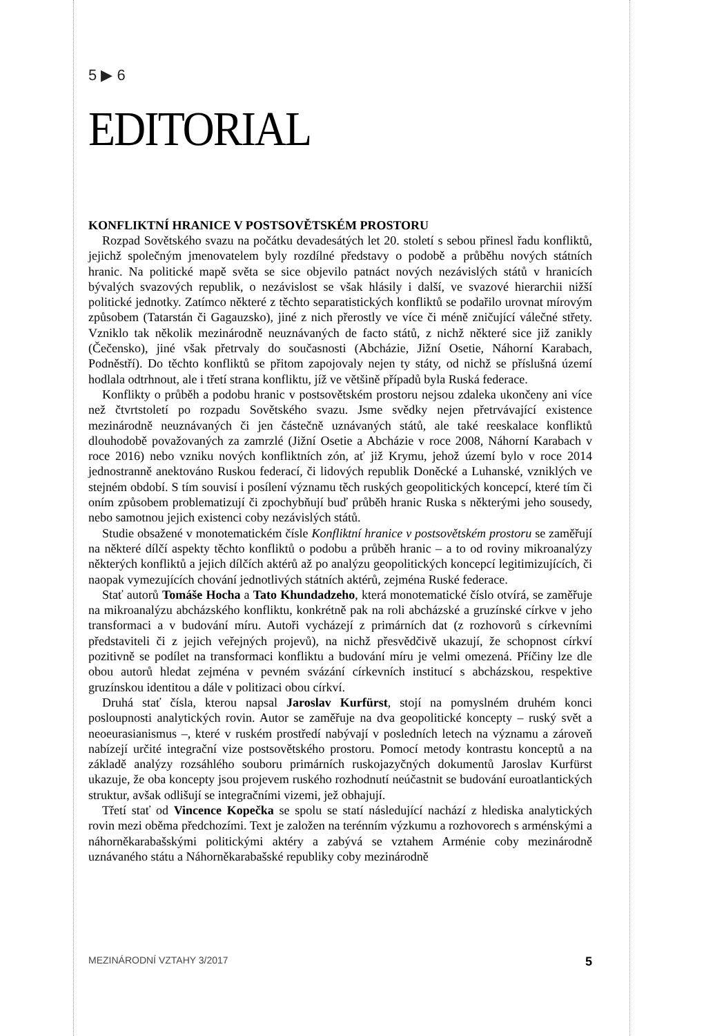5 ▶ 6
EDITORIAL
KONFLIKTNÍ HRANICE V POSTSOVĚTSKÉM PROSTORU
Rozpad Sovětského svazu na počátku devadesátých let 20. století s sebou přinesl řadu konfliktů, jejichž společným jmenovatelem byly rozdílné představy o podobě a průběhu nových státních hranic. Na politické mapě světa se sice objevilo patnáct nových nezávislých států v hranicích bývalých svazových republik, o nezávislost se však hlásily i další, ve svazové hierarchii nižší politické jednotky. Zatímco některé z těchto separatistických konfliktů se podařilo urovnat mírovým způsobem (Tatarstán či Gagauzsko), jiné z nich přerostly ve více či méně zničující válečné střety. Vzniklo tak několik mezinárodně neuznávaných de facto států, z nichž některé sice již zanikly (Čečensko), jiné však přetrvaly do současnosti (Abcházie, Jižní Osetie, Náhorní Karabach, Podněstří). Do těchto konfliktů se přitom zapojovaly nejen ty státy, od nichž se příslušná území hodlala odtrhnout, ale i třetí strana konfliktu, jíž ve většině případů byla Ruská federace.
Konflikty o průběh a podobu hranic v postsovětském prostoru nejsou zdaleka ukončeny ani více než čtvrtstoletí po rozpadu Sovětského svazu. Jsme svědky nejen přetrvávající existence mezinárodně neuznávaných či jen částečně uznávaných států, ale také reeskalace konfliktů dlouhodobě považovaných za zamrzlé (Jižní Osetie a Abcházie v roce 2008, Náhorní Karabach v roce 2016) nebo vzniku nových konfliktních zón, ať již Krymu, jehož území bylo v roce 2014 jednostranně anektováno Ruskou federací, či lidových republik Doněcké a Luhanské, vzniklých ve stejném období. S tím souvisí i posílení významu těch ruských geopolitických koncepcí, které tím či oním způsobem problematizují či zpochybňují buď průběh hranic Ruska s některými jeho sousedy, nebo samotnou jejich existenci coby nezávislých států.
Studie obsažené v monotematickém čísle Konfliktní hranice v postsovětském prostoru se zaměřují na některé dílčí aspekty těchto konfliktů o podobu a průběh hranic – a to od roviny mikroanalýzy některých konfliktů a jejich dílčích aktérů až po analýzu geopolitických koncepcí legitimizujících, či naopak vymezujících chování jednotlivých státních aktérů, zejména Ruské federace.
Stať autorů Tomáše Hocha a Tato Khundadzeho, která monotematické číslo otvírá, se zaměřuje na mikroanalýzu abcházského konfliktu, konkrétně pak na roli abcházské a gruzínské církve v jeho transformaci a v budování míru. Autoři vycházejí z primárních dat (z rozhovorů s církevními představiteli či z jejich veřejných projevů), na nichž přesvědčivě ukazují, že schopnost církví pozitivně se podílet na transformaci konfliktu a budování míru je velmi omezená. Příčiny lze dle obou autorů hledat zejména v pevném svázání církevních institucí s abcházskou, respektive gruzínskou identitou a dále v politizaci obou církví.
Druhá stať čísla, kterou napsal Jaroslav Kurfürst, stojí na pomyslném druhém konci posloupnosti analytických rovin. Autor se zaměřuje na dva geopolitické koncepty – ruský svět a neoeurasianismus –, které v ruském prostředí nabývají v posledních letech na významu a zároveň nabízejí určité integrační vize postsovětského prostoru. Pomocí metody kontrastu konceptů a na základě analýzy rozsáhlého souboru primárních ruskojazyčných dokumentů Jaroslav Kurfürst ukazuje, že oba koncepty jsou projevem ruského rozhodnutí neúčastnit se budování euroatlantických struktur, avšak odlišují se integračními vizemi, jež obhajují.
Třetí stať od Vincence Kopečka se spolu se statí následující nachází z hlediska analytických rovin mezi oběma předchozími. Text je založen na terénním výzkumu a rozhovorech s arménskými a náhorněkarabašskými politickými aktéry a zabývá se vztahem Arménie coby mezinárodně uznávaného státu a Náhorněkarabašské republiky coby mezinárodně
MEZINÁRODNÍ VZTAHY 3/2017 5